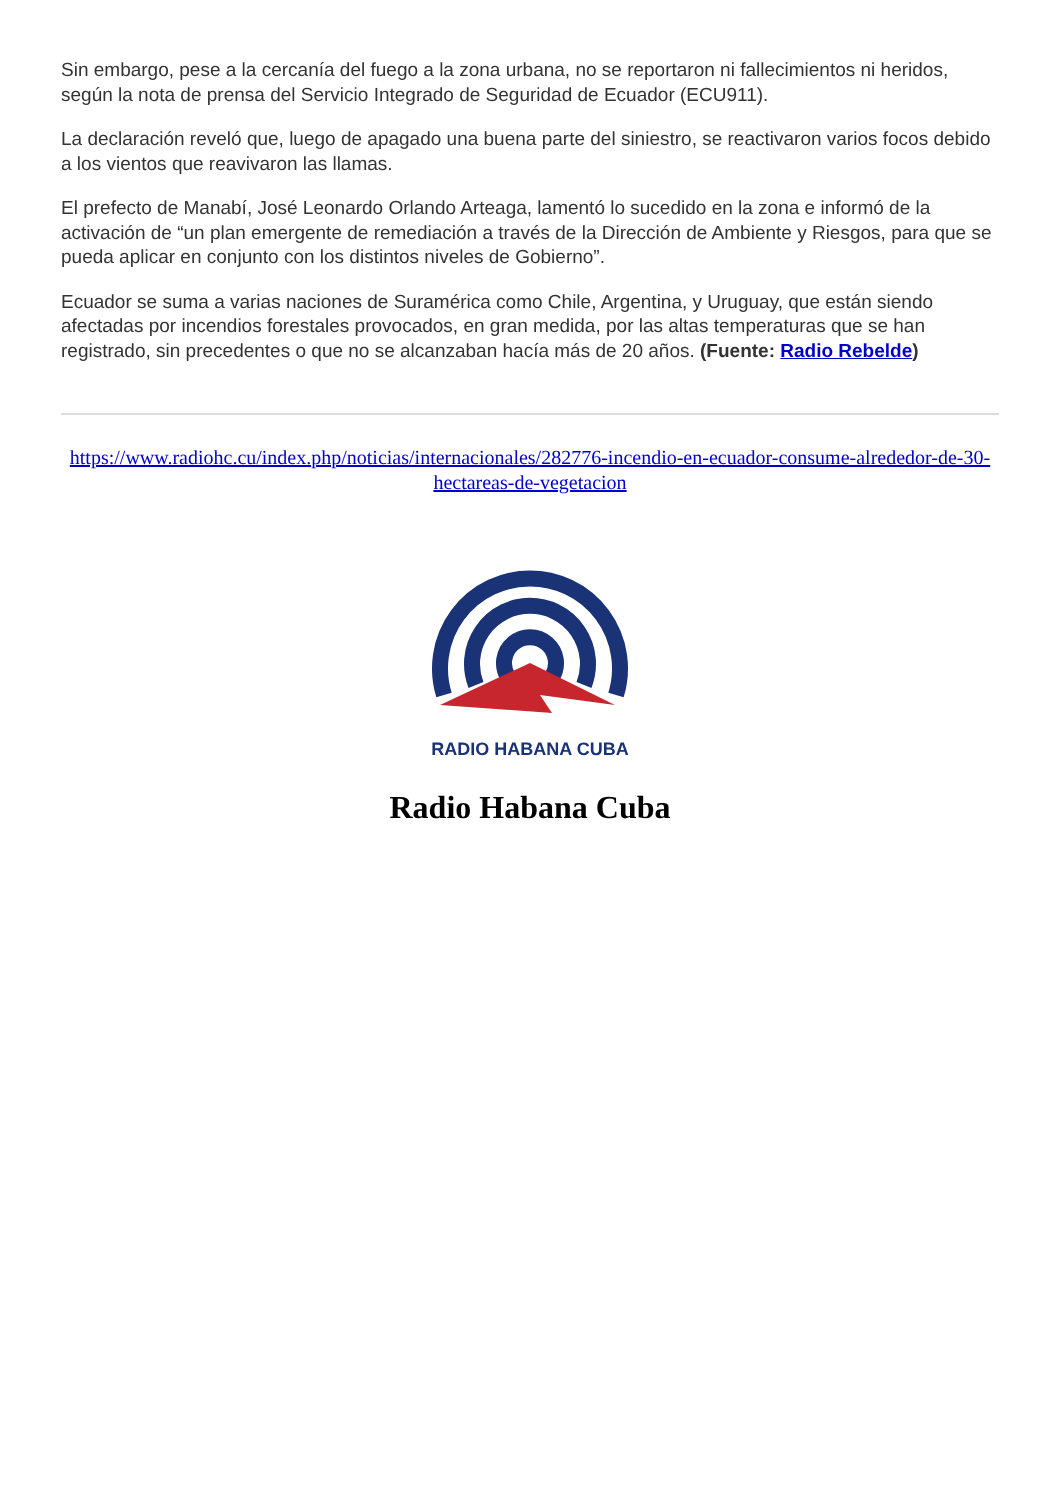Sin embargo, pese a la cercanía del fuego a la zona urbana, no se reportaron ni fallecimientos ni heridos, según la nota de prensa del Servicio Integrado de Seguridad de Ecuador (ECU911).
La declaración reveló que, luego de apagado una buena parte del siniestro, se reactivaron varios focos debido a los vientos que reavivaron las llamas.
El prefecto de Manabí, José Leonardo Orlando Arteaga, lamentó lo sucedido en la zona e informó de la activación de “un plan emergente de remediación a través de la Dirección de Ambiente y Riesgos, para que se pueda aplicar en conjunto con los distintos niveles de Gobierno”.
Ecuador se suma a varias naciones de Suramérica como Chile, Argentina, y Uruguay, que están siendo afectadas por incendios forestales provocados, en gran medida, por las altas temperaturas que se han registrado, sin precedentes o que no se alcanzaban hacía más de 20 años. (Fuente: Radio Rebelde)
https://www.radiohc.cu/index.php/noticias/internacionales/282776-incendio-en-ecuador-consume-alrededor-de-30-hectareas-de-vegetacion
RADIO HABANA CUBA
Radio Habana Cuba